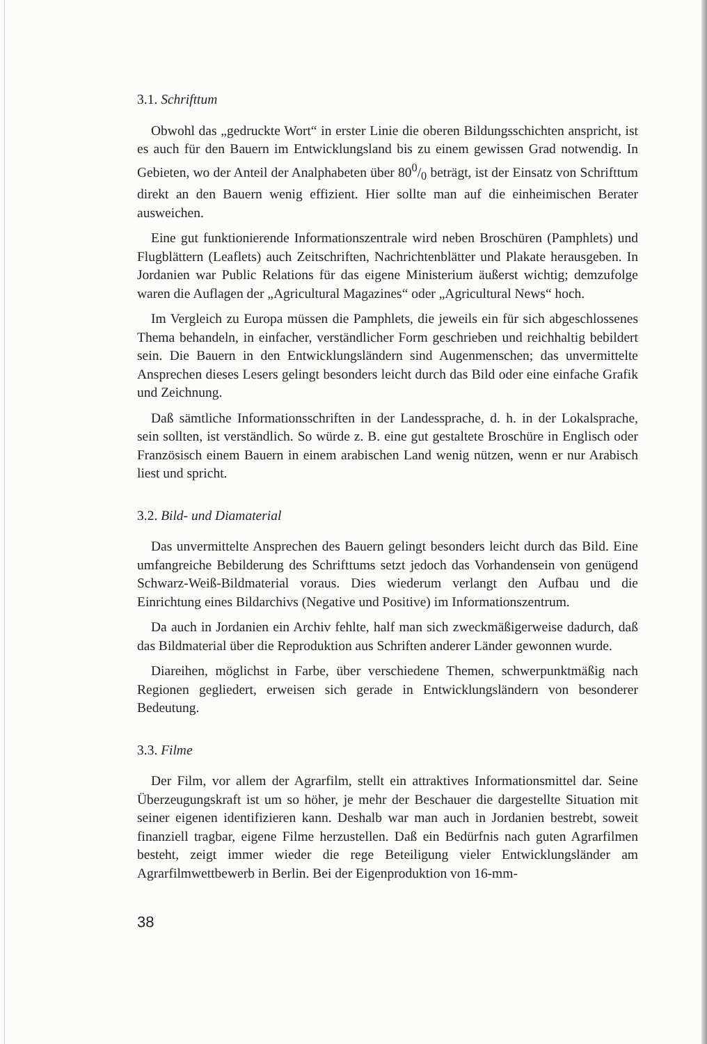3.1. Schrifttum
Obwohl das „gedruckte Wort“ in erster Linie die oberen Bildungsschichten anspricht, ist es auch für den Bauern im Entwicklungsland bis zu einem gewissen Grad notwendig. In Gebieten, wo der Anteil der Analphabeten über 800/0 beträgt, ist der Einsatz von Schrifttum direkt an den Bauern wenig effizient. Hier sollte man auf die einheimischen Berater ausweichen.
Eine gut funktionierende Informationszentrale wird neben Broschüren (Pamphlets) und Flugblättern (Leaflets) auch Zeitschriften, Nachrichtenblätter und Plakate herausgeben. In Jordanien war Public Relations für das eigene Ministerium äußerst wichtig; demzufolge waren die Auflagen der „Agricultural Magazines“ oder „Agricultural News“ hoch.
Im Vergleich zu Europa müssen die Pamphlets, die jeweils ein für sich abgeschlossenes Thema behandeln, in einfacher, verständlicher Form geschrieben und reichhaltig bebildert sein. Die Bauern in den Entwicklungsländern sind Augenmenschen; das unvermittelte Ansprechen dieses Lesers gelingt besonders leicht durch das Bild oder eine einfache Grafik und Zeichnung.
Daß sämtliche Informationsschriften in der Landessprache, d. h. in der Lokalsprache, sein sollten, ist verständlich. So würde z. B. eine gut gestaltete Broschüre in Englisch oder Französisch einem Bauern in einem arabischen Land wenig nützen, wenn er nur Arabisch liest und spricht.
3.2. Bild- und Diamaterial
Das unvermittelte Ansprechen des Bauern gelingt besonders leicht durch das Bild. Eine umfangreiche Bebilderung des Schrifttums setzt jedoch das Vorhandensein von genügend Schwarz-Weiß-Bildmaterial voraus. Dies wiederum verlangt den Aufbau und die Einrichtung eines Bildarchivs (Negative und Positive) im Informationszentrum.
Da auch in Jordanien ein Archiv fehlte, half man sich zweckmäßigerweise dadurch, daß das Bildmaterial über die Reproduktion aus Schriften anderer Länder gewonnen wurde.
Diareihen, möglichst in Farbe, über verschiedene Themen, schwerpunktmäßig nach Regionen gegliedert, erweisen sich gerade in Entwicklungsländern von besonderer Bedeutung.
3.3. Filme
Der Film, vor allem der Agrarfilm, stellt ein attraktives Informationsmittel dar. Seine Überzeugungskraft ist um so höher, je mehr der Beschauer die dargestellte Situation mit seiner eigenen identifizieren kann. Deshalb war man auch in Jordanien bestrebt, soweit finanziell tragbar, eigene Filme herzustellen. Daß ein Bedürfnis nach guten Agrarfilmen besteht, zeigt immer wieder die rege Beteiligung vieler Entwicklungsländer am Agrarfilmwettbewerb in Berlin. Bei der Eigenproduktion von 16-mm-
38